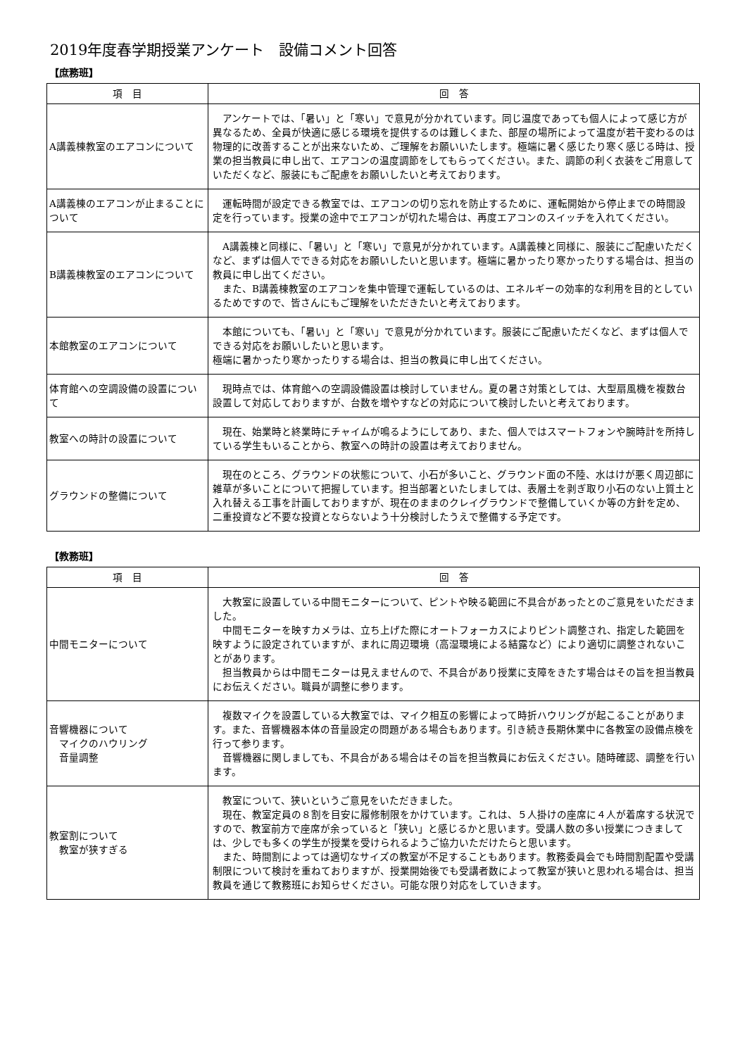2019年度春学期授業アンケート　設備コメント回答
【庶務班】
| 項 目 | 回 答 |
| --- | --- |
| A講義棟教室のエアコンについて | アンケートでは、「暑い」と「寒い」で意見が分かれています。同じ温度であっても個人によって感じ方が異なるため、全員が快適に感じる環境を提供するのは難しくまた、部屋の場所によって温度が若干変わるのは物理的に改善することが出来ないため、ご理解をお願いいたします。極端に暑く感じたり寒く感じる時は、授業の担当教員に申し出て、エアコンの温度調節をしてもらってください。また、調節の利く衣装をご用意していただくなど、服装にもご配慮をお願いしたいと考えております。 |
| A講義棟のエアコンが止まることについて | 運転時間が設定できる教室では、エアコンの切り忘れを防止するために、運転開始から停止までの時間設定を行っています。授業の途中でエアコンが切れた場合は、再度エアコンのスイッチを入れてください。 |
| B講義棟教室のエアコンについて | A講義棟と同様に、「暑い」と「寒い」で意見が分かれています。A講義棟と同様に、服装にご配慮いただくなど、まずは個人でできる対応をお願いしたいと思います。極端に暑かったり寒かったりする場合は、担当の教員に申し出てください。 また、B講義棟教室のエアコンを集中管理で運転しているのは、エネルギーの効率的な利用を目的としているためですので、皆さんにもご理解をいただきたいと考えております。 |
| 本館教室のエアコンについて | 本館についても、「暑い」と「寒い」で意見が分かれています。服装にご配慮いただくなど、まずは個人でできる対応をお願いしたいと思います。 極端に暑かったり寒かったりする場合は、担当の教員に申し出てください。 |
| 体育館への空調設備の設置について | 現時点では、体育館への空調設備設置は検討していません。夏の暑さ対策としては、大型扇風機を複数台設置して対応しておりますが、台数を増やすなどの対応について検討したいと考えております。 |
| 教室への時計の設置について | 現在、始業時と終業時にチャイムが鳴るようにしてあり、また、個人ではスマートフォンや腕時計を所持している学生もいることから、教室への時計の設置は考えておりません。 |
| グラウンドの整備について | 現在のところ、グラウンドの状態について、小石が多いこと、グラウンド面の不陸、水はけが悪く周辺部に雑草が多いことについて把握しています。担当部署といたしましては、表層土を剥ぎ取り小石のない上質土と入れ替える工事を計画しておりますが、現在のままのクレイグラウンドで整備していくか等の方針を定め、二重投資など不要な投資とならないよう十分検討したうえで整備する予定です。 |
【教務班】
| 項 目 | 回 答 |
| --- | --- |
| 中間モニターについて | 大教室に設置している中間モニターについて、ピントや映る範囲に不具合があったとのご意見をいただきました。 中間モニターを映すカメラは、立ち上げた際にオートフォーカスによりピント調整され、指定した範囲を映すように設定されていますが、まれに周辺環境（高湿環境による結露など）により適切に調整されないことがあります。 担当教員からは中間モニターは見えませんので、不具合があり授業に支障をきたす場合はその旨を担当教員にお伝えください。職員が調整に参ります。 |
| 音響機器について マイクのハウリング 音量調整 | 複数マイクを設置している大教室では、マイク相互の影響によって時折ハウリングが起こることがあります。また、音響機器本体の音量設定の問題がある場合もあります。引き続き長期休業中に各教室の設備点検を行って参ります。 音響機器に関しましても、不具合がある場合はその旨を担当教員にお伝えください。随時確認、調整を行います。 |
| 教室割について 教室が狭すぎる | 教室について、狭いというご意見をいただきました。 現在、教室定員の８割を目安に履修制限をかけています。これは、５人掛けの座席に４人が着席する状況ですので、教室前方で座席が余っていると「狭い」と感じるかと思います。受講人数の多い授業につきましては、少しでも多くの学生が授業を受けられるようご協力いただけたらと思います。 また、時間割によっては適切なサイズの教室が不足することもあります。教務委員会でも時間割配置や受講制限について検討を重ねておりますが、授業開始後でも受講者数によって教室が狭いと思われる場合は、担当教員を通じて教務班にお知らせください。可能な限り対応をしていきます。 |